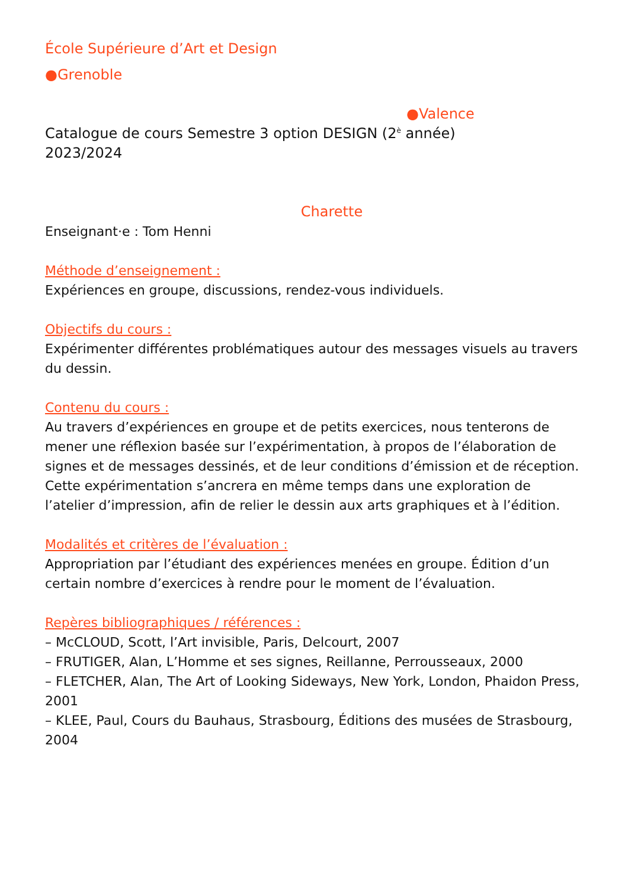École Supérieure d’Art et Design
●Grenoble
●Valence
Catalogue de cours Semestre 3 option DESIGN (2<sup>è</sup> année)
2023/2024
Charette
Enseignant·e : Tom Henni
Méthode d’enseignement :
Expériences en groupe, discussions, rendez-vous individuels.
Objectifs du cours :
Expérimenter différentes problématiques autour des messages visuels au travers du dessin.
Contenu du cours :
Au travers d’expériences en groupe et de petits exercices, nous tenterons de mener une réflexion basée sur l’expérimentation, à propos de l’élaboration de signes et de messages dessinés, et de leur conditions d’émission et de réception. Cette expérimentation s’ancrera en même temps dans une exploration de l’atelier d’impression, afin de relier le dessin aux arts graphiques et à l’édition.
Modalités et critères de l’évaluation :
Appropriation par l’étudiant des expériences menées en groupe. Édition d’un certain nombre d’exercices à rendre pour le moment de l’évaluation.
Repères bibliographiques / références :
– McCLOUD, Scott, l’Art invisible, Paris, Delcourt, 2007
– FRUTIGER, Alan, L’Homme et ses signes, Reillanne, Perrousseaux, 2000
– FLETCHER, Alan, The Art of Looking Sideways, New York, London, Phaidon Press, 2001
– KLEE, Paul, Cours du Bauhaus, Strasbourg, Éditions des musées de Strasbourg, 2004